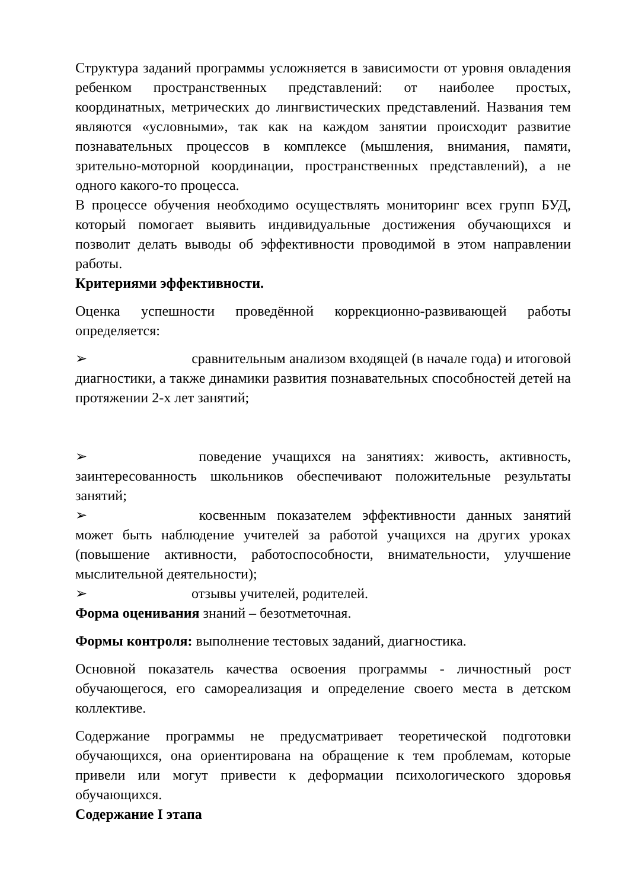Структура заданий программы усложняется в зависимости от уровня овладения ребенком пространственных представлений: от наиболее простых, координатных, метрических до лингвистических представлений. Названия тем являются «условными», так как на каждом занятии происходит развитие познавательных процессов в комплексе (мышления, внимания, памяти, зрительно-моторной координации, пространственных представлений), а не одного какого-то процесса.
В процессе обучения необходимо осуществлять мониторинг всех групп БУД, который помогает выявить индивидуальные достижения обучающихся и позволит делать выводы об эффективности проводимой в этом направлении работы.
Критериями эффективности.
Оценка успешности проведённой коррекционно-развивающей работы определяется:
➢ сравнительным анализом входящей (в начале года) и итоговой диагностики, а также динамики развития познавательных способностей детей на протяжении 2-х лет занятий;
➢ поведение учащихся на занятиях: живость, активность, заинтересованность школьников обеспечивают положительные результаты занятий;
➢ косвенным показателем эффективности данных занятий может быть наблюдение учителей за работой учащихся на других уроках (повышение активности, работоспособности, внимательности, улучшение мыслительной деятельности);
➢ отзывы учителей, родителей.
Форма оценивания знаний – безотметочная.
Формы контроля: выполнение тестовых заданий, диагностика.
Основной показатель качества освоения программы - личностный рост обучающегося, его самореализация и определение своего места в детском коллективе.
Содержание программы не предусматривает теоретической подготовки обучающихся, она ориентирована на обращение к тем проблемам, которые привели или могут привести к деформации психологического здоровья обучающихся.
Содержание I этапа